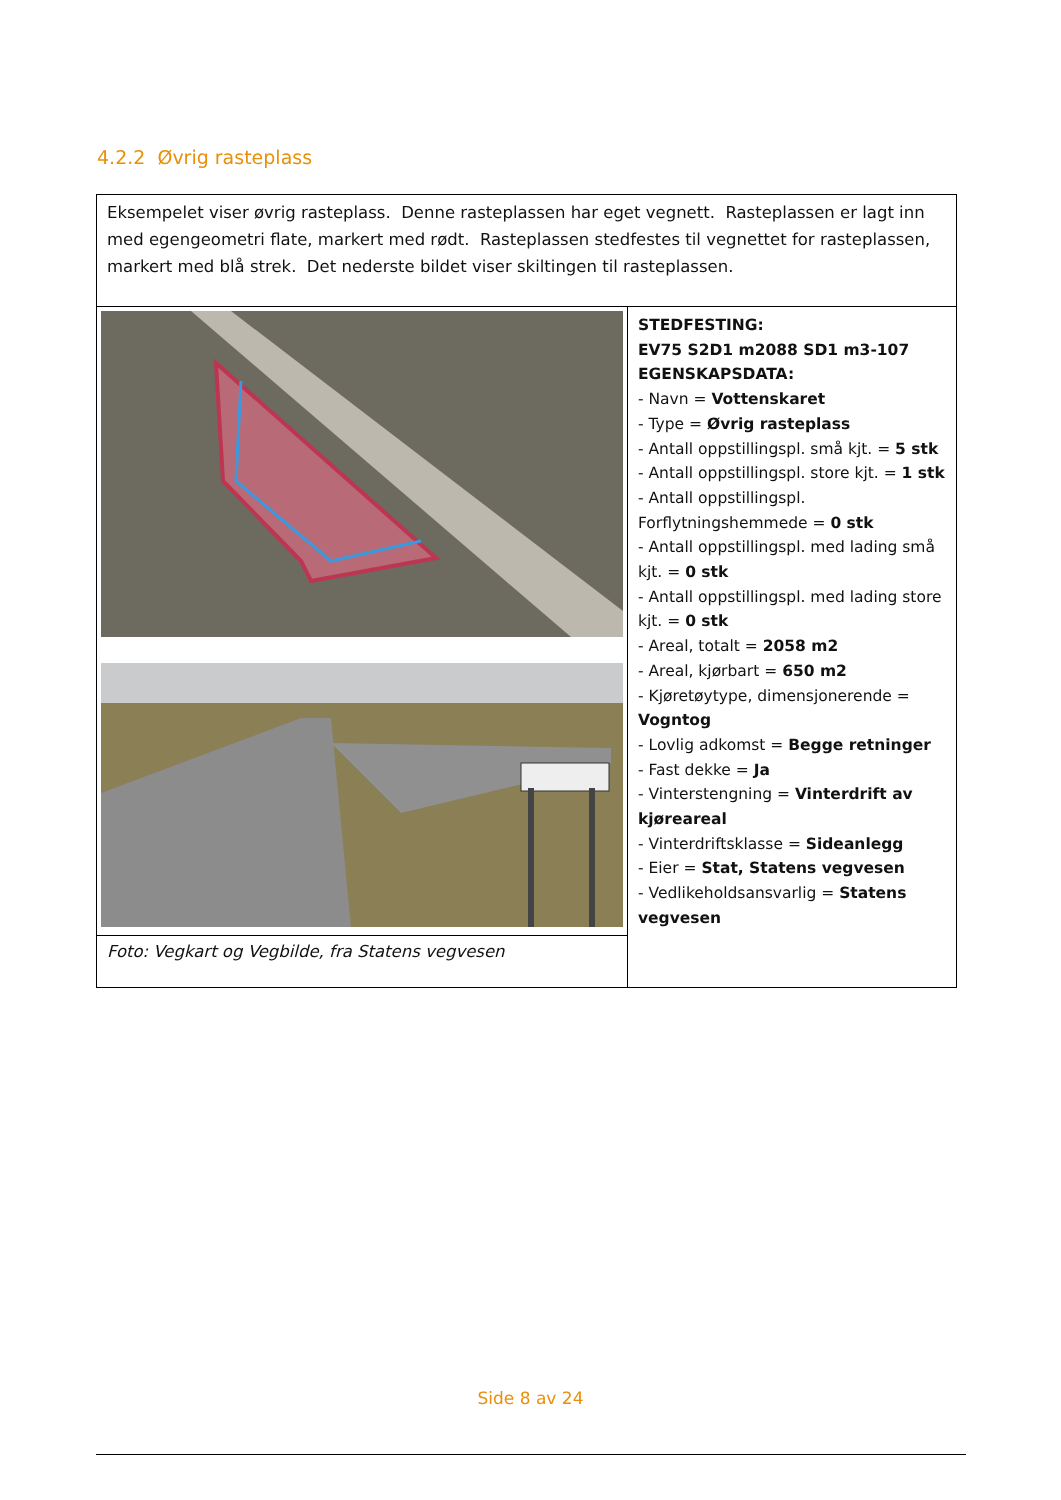4.2.2 Øvrig rasteplass
| Eksempelet viser øvrig rasteplass. Denne rasteplassen har eget vegnett. Rasteplassen er lagt inn med egengeometri flate, markert med rødt. Rasteplassen stedfestes til vegnettet for rasteplassen, markert med blå strek. Det nederste bildet viser skiltingen til rasteplassen. | |
| | STEDFESTING: EV75 S2D1 m2088 SD1 m3-107 EGENSKAPSDATA: - Navn = Vottenskaret - Type = Øvrig rasteplass - Antall oppstillingspl. små kjt. = 5 stk - Antall oppstillingspl. store kjt. = 1 stk - Antall oppstillingspl. Forflytningshemmede = 0 stk - Antall oppstillingspl. med lading små kjt. = 0 stk - Antall oppstillingspl. med lading store kjt. = 0 stk - Areal, totalt = 2058 m2 - Areal, kjørbart = 650 m2 - Kjøretøytype, dimensjonerende = Vogntog - Lovlig adkomst = Begge retninger - Fast dekke = Ja - Vinterstengning = Vinterdrift av kjøreareal - Vinterdriftsklasse = Sideanlegg - Eier = Stat, Statens vegvesen - Vedlikeholdsansvarlig = Statens vegvesen |
| Foto: Vegkart og Vegbilde, fra Statens vegvesen | |
Side 8 av 24